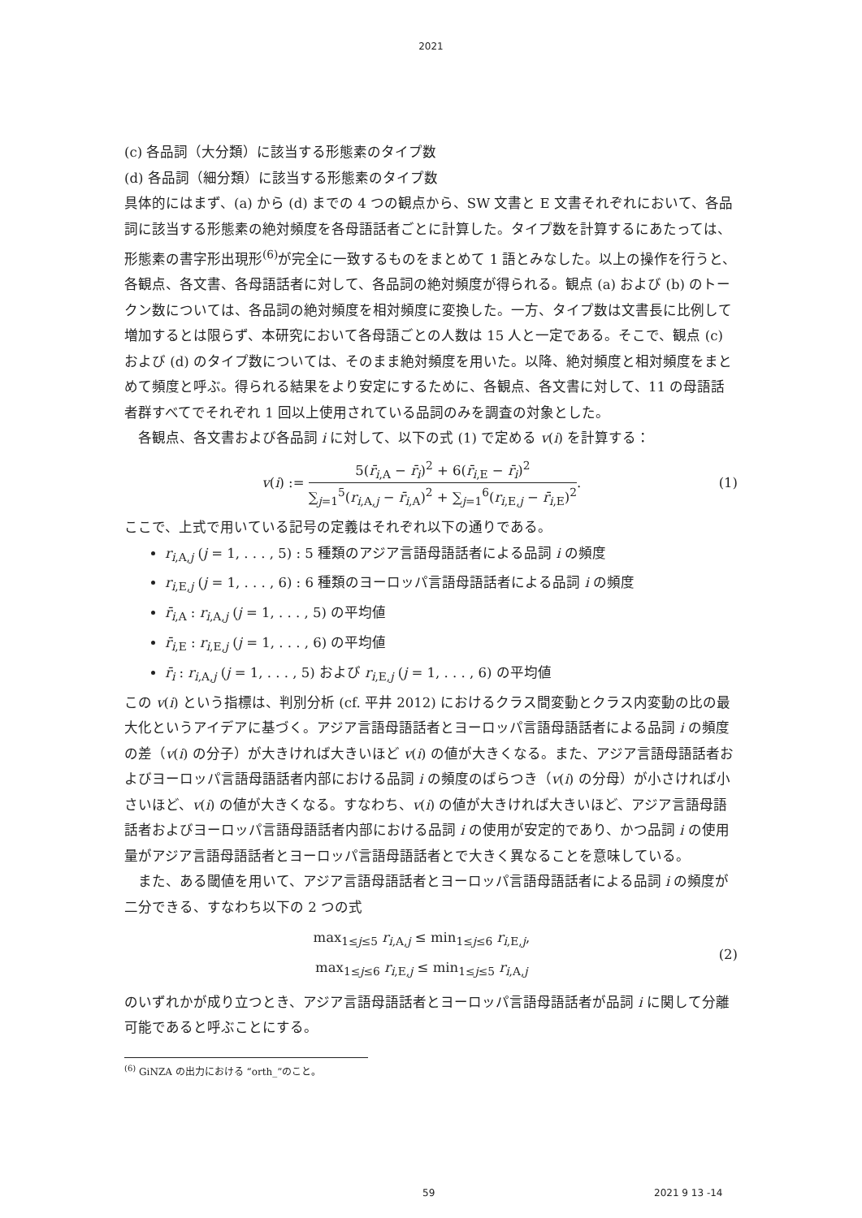2021
(c) 各品詞（大分類）に該当する形態素のタイプ数
(d) 各品詞（細分類）に該当する形態素のタイプ数
具体的にはまず、(a) から (d) までの 4 つの観点から、SW 文書と E 文書それぞれにおいて、各品詞に該当する形態素の絶対頻度を各母語話者ごとに計算した。タイプ数を計算するにあたっては、形態素の書字形出現形<sup>(6)</sup>が完全に一致するものをまとめて 1 語とみなした。以上の操作を行うと、各観点、各文書、各母語話者に対して、各品詞の絶対頻度が得られる。観点 (a) および (b) のトークン数については、各品詞の絶対頻度を相対頻度に変換した。一方、タイプ数は文書長に比例して増加するとは限らず、本研究において各母語ごとの人数は 15 人と一定である。そこで、観点 (c) および (d) のタイプ数については、そのまま絶対頻度を用いた。以降、絶対頻度と相対頻度をまとめて頻度と呼ぶ。得られる結果をより安定にするために、各観点、各文書に対して、11 の母語話者群すべてでそれぞれ 1 回以上使用されている品詞のみを調査の対象とした。
各観点、各文書および各品詞 i に対して、以下の式 (1) で定める v(i) を計算する：
v(i) :=
5(r̄<sub>i,A</sub> − r̄<sub>i</sub>)<sup>2</sup> + 6(r̄<sub>i,E</sub> − r̄<sub>i</sub>)<sup>2</sup>
∑<sub>j=1</sub><sup>5</sup>(r<sub>i,A,j</sub> − r̄<sub>i,A</sub>)<sup>2</sup> + ∑<sub>j=1</sub><sup>6</sup>(r<sub>i,E,j</sub> − r̄<sub>i,E</sub>)<sup>2</sup>
.
(1)
ここで、上式で用いている記号の定義はそれぞれ以下の通りである。
r<sub>i,A,j</sub> (j = 1, . . . , 5) : 5 種類のアジア言語母語話者による品詞 i の頻度
r<sub>i,E,j</sub> (j = 1, . . . , 6) : 6 種類のヨーロッパ言語母語話者による品詞 i の頻度
r̄<sub>i,A</sub> : r<sub>i,A,j</sub> (j = 1, . . . , 5) の平均値
r̄<sub>i,E</sub> : r<sub>i,E,j</sub> (j = 1, . . . , 6) の平均値
r̄<sub>i</sub> : r<sub>i,A,j</sub> (j = 1, . . . , 5) および r<sub>i,E,j</sub> (j = 1, . . . , 6) の平均値
この v(i) という指標は、判別分析 (cf. 平井 2012) におけるクラス間変動とクラス内変動の比の最大化というアイデアに基づく。アジア言語母語話者とヨーロッパ言語母語話者による品詞 i の頻度の差（v(i) の分子）が大きければ大きいほど v(i) の値が大きくなる。また、アジア言語母語話者およびヨーロッパ言語母語話者内部における品詞 i の頻度のばらつき（v(i) の分母）が小さければ小さいほど、v(i) の値が大きくなる。すなわち、v(i) の値が大きければ大きいほど、アジア言語母語話者およびヨーロッパ言語母語話者内部における品詞 i の使用が安定的であり、かつ品詞 i の使用量がアジア言語母語話者とヨーロッパ言語母語話者とで大きく異なることを意味している。
また、ある閾値を用いて、アジア言語母語話者とヨーロッパ言語母語話者による品詞 i の頻度が二分できる、すなわち以下の 2 つの式
max<sub>1≤j≤5</sub> r<sub>i,A,j</sub> ≤ min<sub>1≤j≤6</sub> r<sub>i,E,j</sub>,
max<sub>1≤j≤6</sub> r<sub>i,E,j</sub> ≤ min<sub>1≤j≤5</sub> r<sub>i,A,j</sub>
(2)
のいずれかが成り立つとき、アジア言語母語話者とヨーロッパ言語母語話者が品詞 i に関して分離可能であると呼ぶことにする。
<sup>(6)</sup> GiNZA の出力における “orth_”のこと。
59 2021 9 13 -14